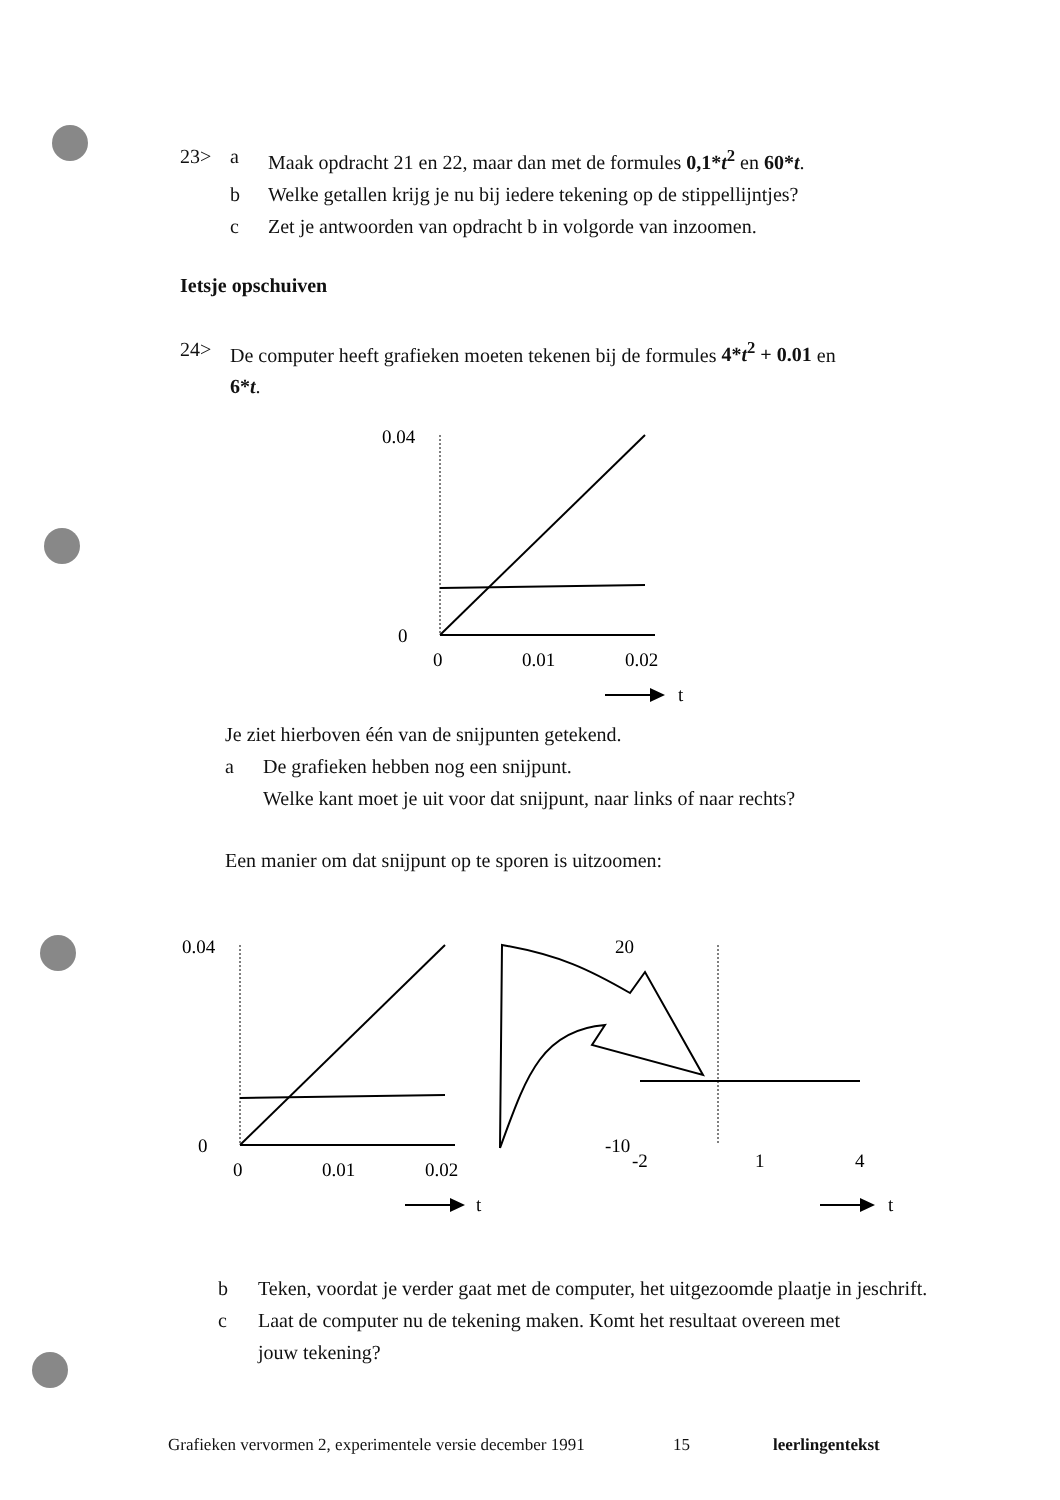23> a Maak opdracht 21 en 22, maar dan met de formules 0,1*t<sup>2</sup> en 60*t.
b Welke getallen krijg je nu bij iedere tekening op de stippellijntjes?
c Zet je antwoorden van opdracht b in volgorde van inzoomen.
Ietsje opschuiven
24> De computer heeft grafieken moeten tekenen bij de formules 4*t<sup>2</sup> + 0.01 en
6*t.
0.04
0
0
0.01
0.02
t
Je ziet hierboven één van de snijpunten getekend.
a De grafieken hebben nog een snijpunt.
Welke kant moet je uit voor dat snijpunt, naar links of naar rechts?
Een manier om dat snijpunt op te sporen is uitzoomen:
0.04
0
0
0.01
0.02
t
20
-10
-2
1
4
t
b Teken, voordat je verder gaat met de computer, het uitgezoomde plaatje in jeschrift.
c Laat de computer nu de tekening maken. Komt het resultaat overeen met
jouw tekening?
Grafieken vervormen 2, experimentele versie december 1991 15 leerlingentekst